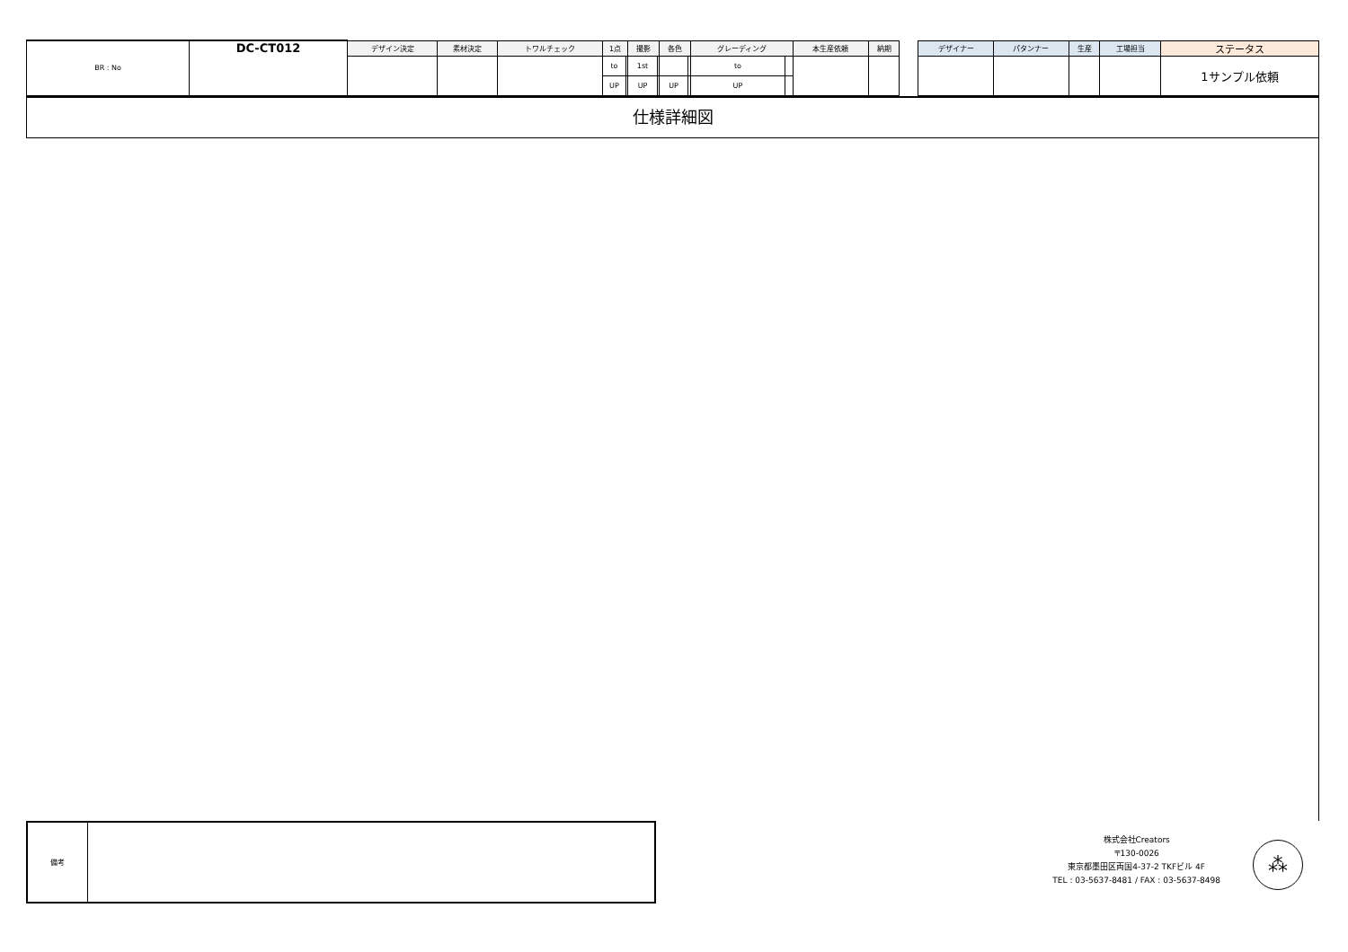| BR : No | DC-CT012 | デザイン決定 | 素材決定 | トワルチェック | 1点 | | 撮影 | | 各色 | | グレーディング | | 本生産依頼 | 納期 | | デザイナー | パタンナー | 生産 | 工場担当 | ステータス |
| | | | | | to | | 1st | | | | to | | | | | | | | | 1サンプル依頼 |
| | | | | | UP | | UP | | UP | | UP | | | | | | | | | |
仕様詳細図
備考
株式会社Creators
〒130-0026
東京都墨田区両国4-37-2 TKFビル 4F
TEL : 03-5637-8481 / FAX : 03-5637-8498
⁂